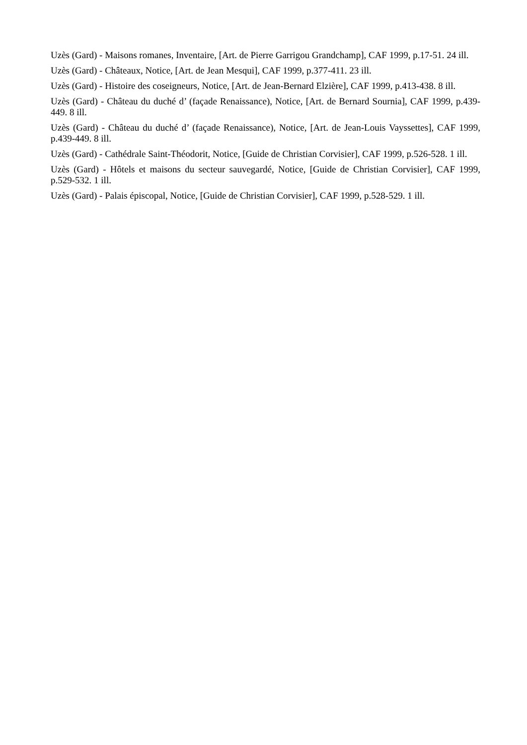Uzès (Gard) - Maisons romanes, Inventaire, [Art. de Pierre Garrigou Grandchamp], CAF 1999, p.17-51. 24 ill.
Uzès (Gard) - Châteaux, Notice, [Art. de Jean Mesqui], CAF 1999, p.377-411. 23 ill.
Uzès (Gard) - Histoire des coseigneurs, Notice, [Art. de Jean-Bernard Elzière], CAF 1999, p.413-438. 8 ill.
Uzès (Gard) - Château du duché d’ (façade Renaissance), Notice, [Art. de Bernard Sournia], CAF 1999, p.439-449. 8 ill.
Uzès (Gard) - Château du duché d’ (façade Renaissance), Notice, [Art. de Jean-Louis Vayssettes], CAF 1999, p.439-449. 8 ill.
Uzès (Gard) - Cathédrale Saint-Théodorit, Notice, [Guide de Christian Corvisier], CAF 1999, p.526-528. 1 ill.
Uzès (Gard) - Hôtels et maisons du secteur sauvegardé, Notice, [Guide de Christian Corvisier], CAF 1999, p.529-532. 1 ill.
Uzès (Gard) - Palais épiscopal, Notice, [Guide de Christian Corvisier], CAF 1999, p.528-529. 1 ill.